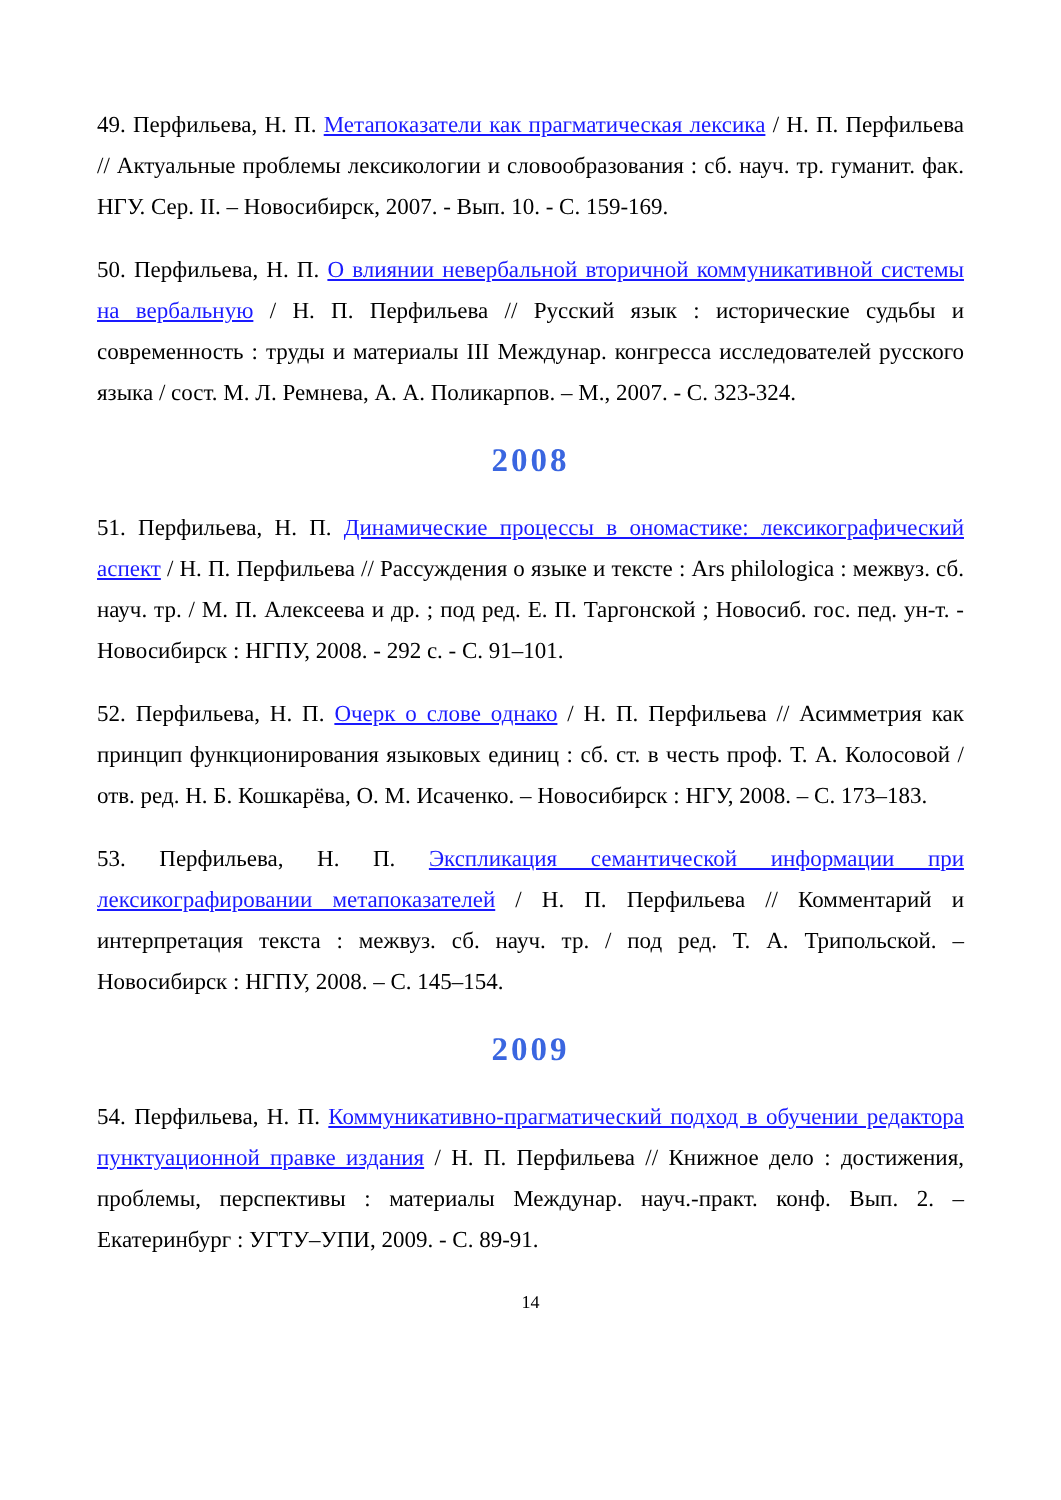49. Перфильева, Н. П. Метапоказатели как прагматическая лексика / Н. П. Перфильева // Актуальные проблемы лексикологии и словообразования : сб. науч. тр. гуманит. фак. НГУ. Сер. II. – Новосибирск, 2007. - Вып. 10. - С. 159-169.
50. Перфильева, Н. П. О влиянии невербальной вторичной коммуникативной системы на вербальную / Н. П. Перфильева // Русский язык : исторические судьбы и современность : труды и материалы III Междунар. конгресса исследователей русского языка / сост. М. Л. Ремнева, А. А. Поликарпов. – М., 2007. - С. 323-324.
2008
51. Перфильева, Н. П. Динамические процессы в ономастике: лексикографический аспект / Н. П. Перфильева // Рассуждения о языке и тексте : Ars philologica : межвуз. сб. науч. тр. / М. П. Алексеева и др. ; под ред. Е. П. Таргонской ; Новосиб. гос. пед. ун-т. - Новосибирск : НГПУ, 2008. - 292 с. - С. 91–101.
52. Перфильева, Н. П. Очерк о слове однако / Н. П. Перфильева // Асимметрия как принцип функционирования языковых единиц : сб. ст. в честь проф. Т. А. Колосовой / отв. ред. Н. Б. Кошкарёва, О. М. Исаченко. – Новосибирск : НГУ, 2008. – С. 173–183.
53. Перфильева, Н. П. Экспликация семантической информации при лексикографировании метапоказателей / Н. П. Перфильева // Комментарий и интерпретация текста : межвуз. сб. науч. тр. / под ред. Т. А. Трипольской. – Новосибирск : НГПУ, 2008. – С. 145–154.
2009
54. Перфильева, Н. П. Коммуникативно-прагматический подход в обучении редактора пунктуационной правке издания / Н. П. Перфильева // Книжное дело : достижения, проблемы, перспективы : материалы Междунар. науч.-практ. конф. Вып. 2. – Екатеринбург : УГТУ–УПИ, 2009. - С. 89-91.
14